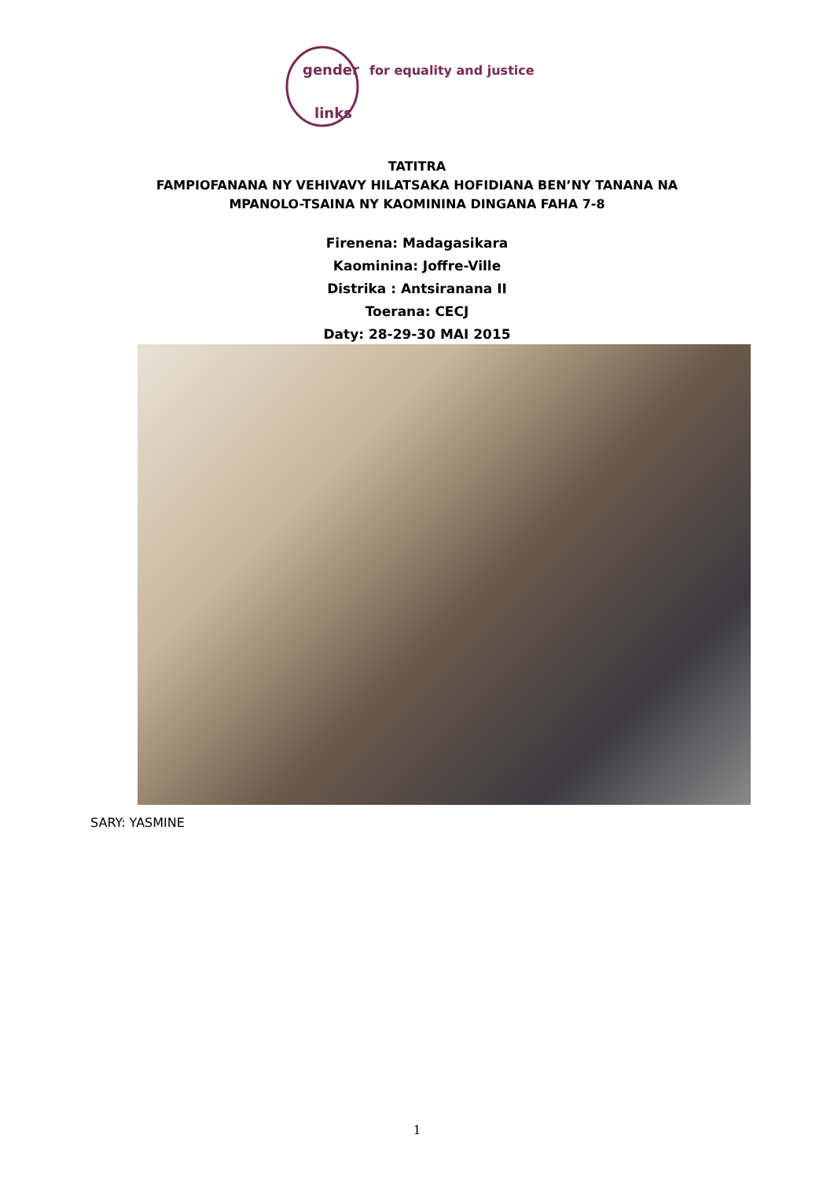gender
links
for equality and justice
TATITRA
FAMPIOFANANA NY VEHIVAVY HILATSAKA HOFIDIANA BEN’NY TANANA NA
MPANOLO-TSAINA NY KAOMININA DINGANA FAHA 7-8
Firenena: Madagasikara
Kaominina: Joffre-Ville
Distrika : Antsiranana II
Toerana: CECJ
Daty: 28-29-30 MAI 2015
SARY: YASMINE
1